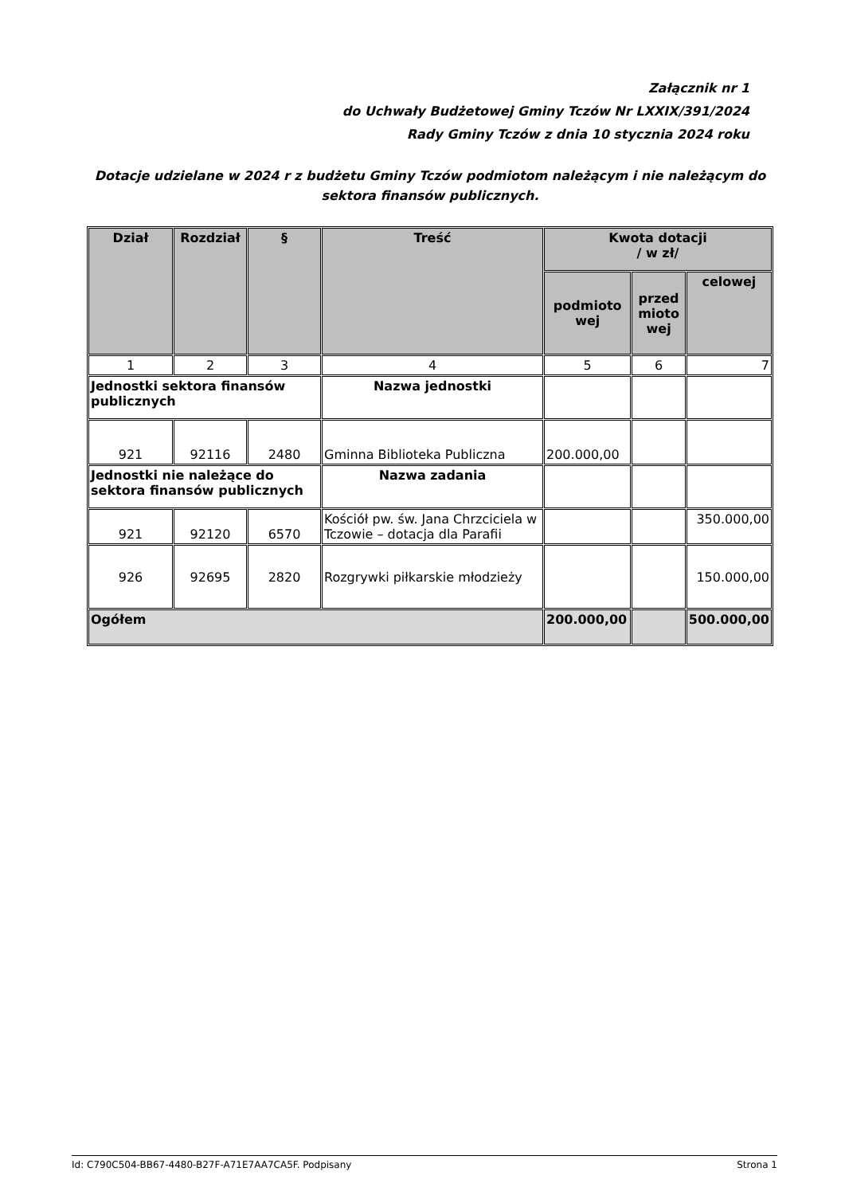Załącznik nr 1
do Uchwały Budżetowej Gminy Tczów Nr LXXIX/391/2024
Rady Gminy Tczów z dnia 10 stycznia 2024 roku
Dotacje udzielane w 2024 r z budżetu Gminy Tczów podmiotom należącym i nie należącym do sektora finansów publicznych.
| Dział | Rozdział | § | Treść | Kwota dotacji / w zł/ | | |
| --- | --- | --- | --- | --- | --- | --- |
| | | | | podmioto wej | przed mioto wej | celowej |
| 1 | 2 | 3 | 4 | 5 | 6 | 7 |
| Jednostki sektora finansów publicznych | | | Nazwa jednostki | | | |
| 921 | 92116 | 2480 | Gminna Biblioteka Publiczna | 200.000,00 | | |
| Jednostki nie należące do sektora finansów publicznych | | | Nazwa zadania | | | |
| 921 | 92120 | 6570 | Kościół pw. św. Jana Chrzciciela w Tczowie – dotacja dla Parafii | | | 350.000,00 |
| 926 | 92695 | 2820 | Rozgrywki piłkarskie młodzieży | | | 150.000,00 |
| Ogółem | | | | 200.000,00 | | 500.000,00 |
Id: C790C504-BB67-4480-B27F-A71E7AA7CA5F. Podpisany Strona 1